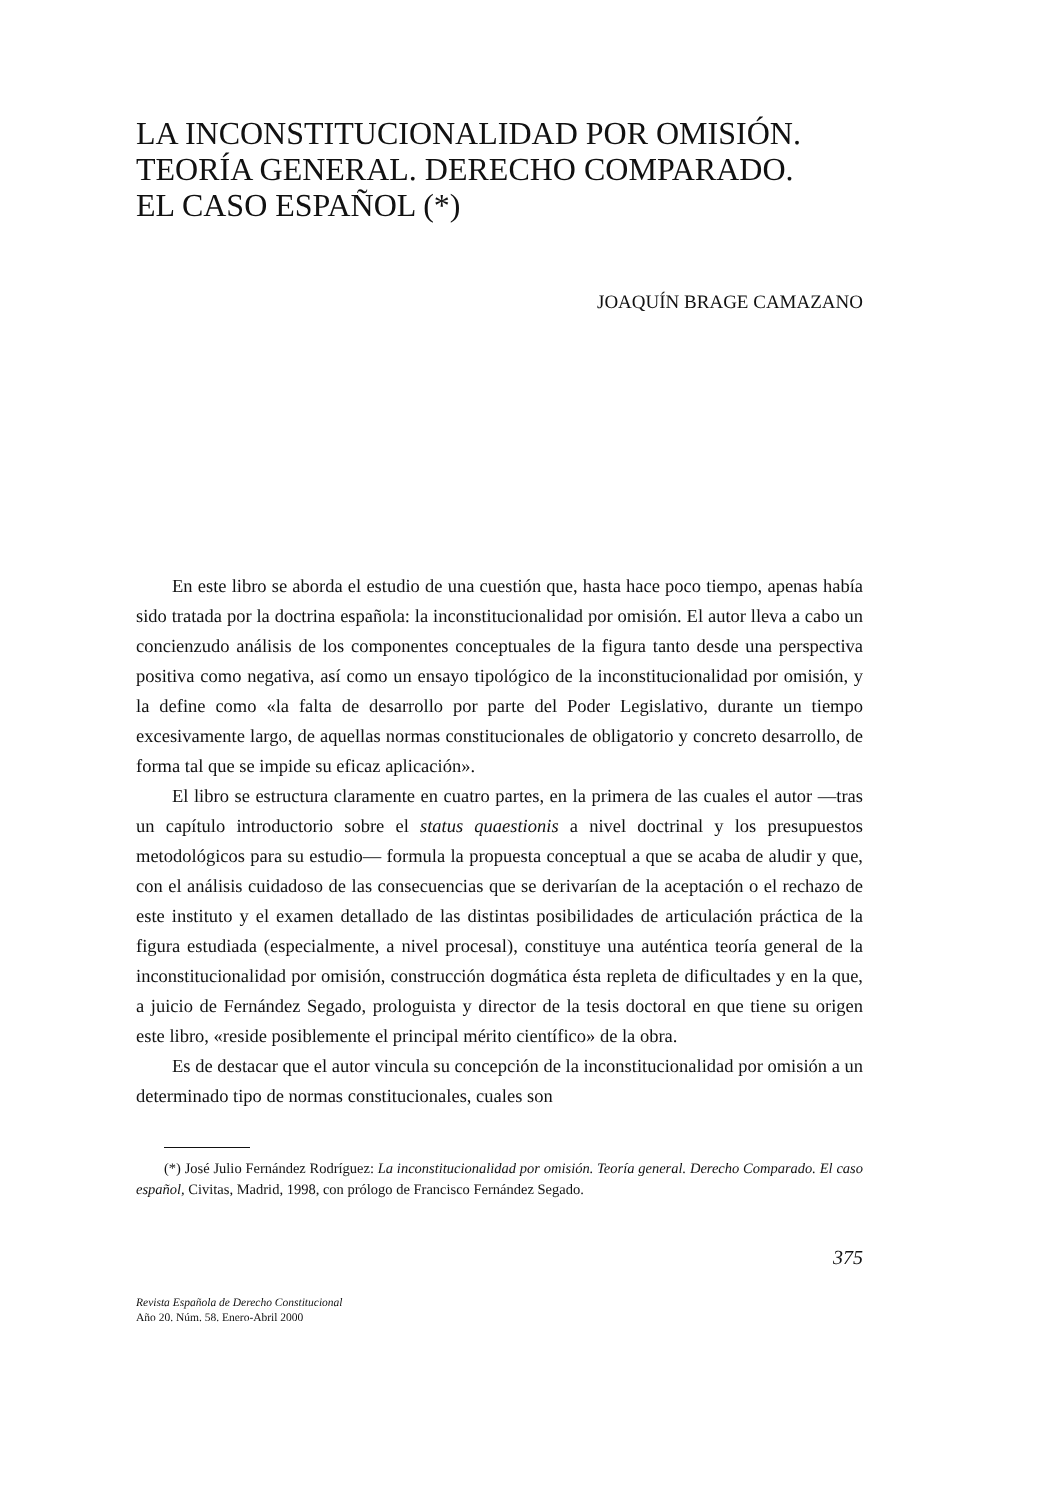LA INCONSTITUCIONALIDAD POR OMISIÓN.
TEORÍA GENERAL. DERECHO COMPARADO.
EL CASO ESPAÑOL (*)
JOAQUÍN BRAGE CAMAZANO
En este libro se aborda el estudio de una cuestión que, hasta hace poco tiempo, apenas había sido tratada por la doctrina española: la inconstitucionalidad por omisión. El autor lleva a cabo un concienzudo análisis de los componentes conceptuales de la figura tanto desde una perspectiva positiva como negativa, así como un ensayo tipológico de la inconstitucionalidad por omisión, y la define como «la falta de desarrollo por parte del Poder Legislativo, durante un tiempo excesivamente largo, de aquellas normas constitucionales de obligatorio y concreto desarrollo, de forma tal que se impide su eficaz aplicación».
El libro se estructura claramente en cuatro partes, en la primera de las cuales el autor —tras un capítulo introductorio sobre el status quaestionis a nivel doctrinal y los presupuestos metodológicos para su estudio— formula la propuesta conceptual a que se acaba de aludir y que, con el análisis cuidadoso de las consecuencias que se derivarían de la aceptación o el rechazo de este instituto y el examen detallado de las distintas posibilidades de articulación práctica de la figura estudiada (especialmente, a nivel procesal), constituye una auténtica teoría general de la inconstitucionalidad por omisión, construcción dogmática ésta repleta de dificultades y en la que, a juicio de Fernández Segado, prologuista y director de la tesis doctoral en que tiene su origen este libro, «reside posiblemente el principal mérito científico» de la obra.
Es de destacar que el autor vincula su concepción de la inconstitucionalidad por omisión a un determinado tipo de normas constitucionales, cuales son
(*) José Julio Fernández Rodríguez: La inconstitucionalidad por omisión. Teoría general. Derecho Comparado. El caso español, Civitas, Madrid, 1998, con prólogo de Francisco Fernández Segado.
375
Revista Española de Derecho Constitucional
Año 20. Núm. 58. Enero-Abril 2000